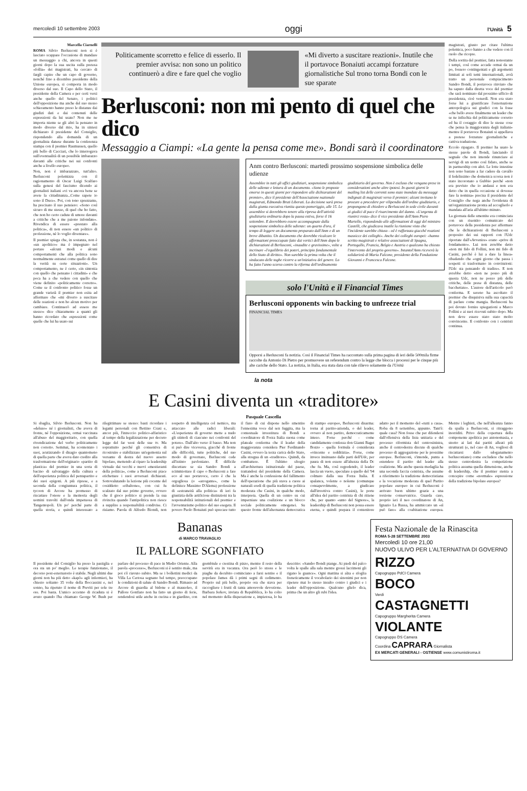mercoledì 10 settembre 2003 oggi l'Unità 5
Marcella Ciarnelli
ROMA Silvio Berlusconi non si è lasciato scappare l'occasione di mandare un messaggio a chi, ancora in questi giorni dopo la sua uscita sulla pretesa «follia» dei magistrati, ha cercato di fargli capire che un capo di governo, nonché fino a dicembre presidente della Unione europea, si comporta in modo diverso dal suo. Il Capo dello Stato, il presidente della Camera e per certi versi anche quello del Senato, i politici dell'opposizione ma anche del suo stesso schieramento hanno preso le distanze dai giudizi dati e dai contenuti delle espressioni da lui usate? Non me ne importa niente se gli altri la pensano in modo diverso dal mio, ha in sintesi dichiarato il presidente del Consiglio, rispondendo alla domanda di un giornalista danese durante la conferenza stampa con il premier Rasmussen, quello più bello di Cacciari, che lo interrogava sull'eventualità di un possibile imbarazzo davanti alle critiche nei sui confronti anche a livello europeo.
Non, non è imbarazzato, tutt'altro. Berlusconi polemizza con il ragionamento di Oscar Luigi Scalfaro sulla genesi del fascismo dicendo ai giornalisti italiani «vi va ancora bene se avete la cittadinanza...Come sapete io sono il Duce». Poi, con tono sprezzante, ha precisato il suo pensiero: «Sono così sicuro di me stesso, di quel che ho fatto, che non ho certo cadute di umore davanti a critiche che a me paiono infondate». Rivendica di essere «prestato alla politica», di non essere «un politico di professione, nè lo voglio diventare».
Il premier spiega che, in sostanza, non è «un apolitico» ma è impegnato nel portare «alcuni modi e alcuni comportamenti che alla politica sono normalmente estranei come quello di dire la verità su certe situazioni». Un comportamento, ne è certo, «in sintonia con quello che pensano i cittadini» e che poca ha a che vedere con quello che viene definito «politicamente corretto». Come se il confronto politico fosse un grande varietà il premier non esita ad affermare che «mi diverto a suscitare delle reazioni e non ho alcun motivo per cambiare. Continuerò ad essere me stesso» dice chiaramente a quanti gli hanno ricordato che espressioni come quelle che lui ha usato sui
Politicamente scorretto e felice di esserlo. Il premier avvisa: non sono un politico continuerò a dire e fare quel che voglio
«Mi diverto a suscitare reazioni». Inutile che il portavoce Bonaiuti accampi forzature giornalistiche Sul trono torna Bondi con le sue sparate
Berlusconi: non mi pento di quel che dico
Messaggio a Ciampi: «La gente la pensa come me». Bondi sarà il coordinatore
Anm contro Berlusconi: martedì prossimo sospensione simbolica delle udienze
Assemblee in tutti gli uffici giudiziari, sospensione simbolica delle udienze e lettura di un documento. «Sono le proposte emerse in questi giorni per rispondere alle dichiarazioni del premier», dice il presidente dell'Associazione nazionale magistrati, Edmondo Bruti Liberati. La decisione sarà presa dalla giunta esecutiva riunita questo pomeriggio, alle 15. Le assemblee si dovrebbero tenere alla ripresa dell'attività giudiziaria ordinaria dopo la pausa estiva, forse il 16 settembre. E dovrebbero essere accompagnate dalla sospensione simbolica delle udienze: un quarto d'ora, il tempo di leggere un documento preparato dall'Anm e di un breve dibattito. Un documento che dovrebbe ricalcare le affermazioni preoccupate fatte dai vertici dell'Anm dopo le dichiarazioni di Berlusconi, «inaudite e gravissime», volte a incrinare «l'equilibrio dei poteri, principio fondamentale dello Stato di diritto». Non sarebbe la prima volta che il sindacato delle toghe ricorre a un'iniziativa del genere. Lo ha fatto l'anno scorso contro la riforma dell'ordinamento giudiziario del governo. Non è escluso che vengano prese in considerazioni anche altre ipotesi. In questi giorni le mailing list delle correnti sono state inondate da messaggi indignati di magistrati verso il premier; alcuni invitano le procure a procedere per vilipendio dell'ordine giudiziario, e propongono di chiedere a Berlusconi in sede civile davanti ai giudici di pace il risarcimento del danno. «L'urgenza di riunirci resta» dice il vice presidente dell'Anm Piero Martello, rispondendo alle affermazioni di oggi del ministro Castelli, che giudicava inutile la riunione visto che l'incidente sarebbe chiuso - ed è rafforzata giacché reazioni massicce dei colleghi». Anche dei colleghi europei: «hanno scritto magistrati e relative associazioni di Spagna, Portogallo, Francia, Belgio e Austria e qualcuno ha chiesto l'intervento del proprio governo». Intantol'Anm riceverà la solidarietà di Maria Falcone, presidente della Fondazione Giovanni e Francesca Falcone.
solo l'Unità e il Financial Times
Berlusconi opponents win backing to unfreeze trial
FINANCIAL TIMES
Opporsi a Berlusconi fa notizia. Così il Financial Times ha raccontato sulla prima pagina di ieri delle 500mila firme raccolte da Antonio Di Pietro per promuovere un referendum contro la legge che blocca i processi per le cinque più alte cariche dello Stato. La notizia, in Italia, era stata data con tale rilievo solamente da l'Unità
magistrati, giusto per citare l'ultima polemica, poco hanno a che vedere con il ruolo che ricopre.
Della sortita del premier, fatta nonostante i tempi, così come accade ormai da un po, fossero contingentati e gli argomenti limitati ai soli temi internazionali, avrà tratto un personale compiacimento Sandro Bondi, il portavoce rinviato che ha saputo dalla diretta voce del premier che sarà nominato dal prossimo ufficio di presidenza, cioè venerdì. Non era stato forse lui a giustificare l'esternazione antropologica sui giudici con la frase «che bello avere finalmente un leader che se ne infischia del politicamente corretto ed ha il coraggio di dire le stesse cose che pensa la maggioranza degli italiani» mentre il portavoce Bonaiuti si appellava a pretese forzature giornalistiche e cattiva traduzione.
Eccolo ripagato. Il premier ha usato le stesse parole di Bondi, lanciando il segnale che non intende rinunciare ai servigi di un uomo così fidato, anche se in partnership con altri. Le lotte intestine non sono bastate a far cadere da cavallo il fedelissimo che domenica scorsa non è stato incoronato a Gubbio perché «non era previsto che io andassi e non era detto che in quella occasione si dovesse fare la nomina» precisa il presidente del Consiglio che nega anche l'evidenza di un'organizzazione pronta ad accoglierlo e mandata all'aria all'ultimo minuto.
La giornata delle smentite era cominciata con un risentito comunicato del portavoce della presidenza per affermare che le dichiarazioni di Berlusconi a proposito dei sui rapporti con l'Udc riportate dall'«Avvenire» erano «prive di fondamento». Lui non avrebbe detto «non mi fido di Follini, non mi fido di Casini, perché è lui a dare la linea» ribadendo che «ogni giorno che passa i sospetti si trasformano in convinzioni: l'Udc sta pensando di tradire». E non avrebbe detto «non ne posso più di questa Udc, non ne posso più delle critiche, delle prese di distanza, delle bacchettate». L'autore dell'articolo però conferma. E sereno ha ascoltato il premier che disquisiva sulla sua capacità di parlare come mangia. Berlusconi ha poi dovuto fornire spiegazioni a Marco Follini e ai suoi ricevuti subito dopo. Ma non deve essere stato stato molto convincente. Il confronto con i centristi continua.
la nota
E Casini diventa un «traditore»
Pasquale Cascella
Si sbaglia, Silvio Berlusconi. Non ha «deluso» né i giornalisti, che aveva di fronte, né l'opposizione, ormai vaccinata all'abuso del maggioritario, con quella rivendicazione del verbo politicamente non corretto. Semmai, ha scontentato i suoi, acutizzando il disagio quantomeno di quella parte che aveva dato credito alla trasformazione dell'originario «partito di plastica» del premier in una sorta di bacino di salvataggio della cultura e dell'esperienza politica del pentapartito e dei suoi epigoni. A più riprese, e a seconda della congiuntura politica, il tycoon di Arcore ha promesso di riscattare l'onore e la memoria degli uomini travolti dall'onda impetuosa di Tangentopoli. Un po' perché parte di quella storia, e quindi interessato a rilegittimare se stesso: basti ricordare i legami personali con Bettino Craxi e, ancor più, l'intreccio politico-affaristico al tempo della legalizzazione per decreto legge del far west delle sue tv. Ma soprattutto perché gli consentiva di ricostruire e stabilizzare un'egemonia sul versante di destra del nuovo assetto bipolare, mettendo al riparo la leadership virtuale dai vecchi e nuovi «mestieranti della politica», come a Berlusconi piace etichettare i suoi avversari dichiarati. Sottovalutando la lezione più cocente del cosiddetto «ribaltone», con cui fu scalzato dal suo primo governo, ovvero che il gioco politico si prende la sua rivincita quando l'antipolitica non riesce a supplire a responsabilità condivise. Ci risiamo. Parola di Alfredo Biondi, non sospetto di intelligenza col nemico, ma attaccato alle radici liberali: «L'esperienza di governo mette a nudo gli stimoli di ciascuno nei confronti del potere». Dall'alto verso il basso. Ma non si può dire viceversa, giacché di fronte alle difficoltà, tutte politiche, del suo modo di governare, Berlusconi cede all'istinto pavloniano. È difficile discettare se sia Sandro Bondi a scimmiottare il capo o Berlusconi a fare eco al suo portavoce, certo è che la orgogliosa (o «arrogante», come la definisce Massimo D'Alema) professione di «estraneità alla politica» di ieri fa giustizia delle artificiose distinzioni tra la responsabilità istituzionali del premier e l'avventurismo politico del suo esegeta. Il povero Paolo Bonaiuti può sprecare tutto il fiato di cui dispone nello smentire l'ennesima voce dal sen fuggita, ma la contestuale investitura di Bondi a coordinatore di Forza Italia suona come plateale conferma che il leader della maggioranza considera Pier Ferdinando Casini, ovvero la terza carica dello Stato, alla stregua di un «traditore». Quindi, da combattere. È l'ultimo sfregio all'architettura istituzionale del paese, trattandosi del presidente della Camera. Ma è anche la confessione del fallimento dell'operazione che più stava a cuore ai naturali eredi di quella tradizione politica moderata che Casini, in qualche modo, interpreta. Quella di un centro su cui imperniare una coalizione e un blocco sociale politicamente omogenei. Su questo fronte dell'alternanza democratica di stampo europeo, Berlusconi disarma: torna al partito-azienda, o del leader, ovvero al non partito, democraticamente inteso. Forse perché - come candidamente confessa don Gianni Baget Bozzo - quella formula è considerata «vincente e redditizia». Forse, come invece insinuano dalle parti dell'Udc, per paura di non essere all'altezza della Dc che fu. Ma, così regredendo, il leader lascia un vuoto, speculare a quello del '94 colmato dalla sua Forza Italia. E spalanca, volente o nolente (comunque consapevolmente, a giudicare dall'invettiva contro Casini), le porte all'idea del partito centrista di chi ritiene che, per quanto «unto del Signore», la leadership di Berlusconi non possa essere eterna, e quindi prepara il contenitore adatto per il momento del «tutti a casa». Roba da 8 settembre, appunto. Tant'è: quale casa? Non fosse che per difendersi dall'offensiva della lista unitaria e del processo riformista del centrosinistra, anche il centrodestra discute di qualche processo di aggregazione per le prossime europee. Berlusconi, s'intende, punta a estendere il partito del leader alla coalizione. Ma anche questa medaglia ha una seconda faccia centrista, che assume a riferimento la tradizione democristiana e la vocazione moderata di quel Partito popolare europeo in cui Berlusconi è arrivato buon ultimo grazie a una torsione conservatrice. Guarda caso, proprio ieri il neo coordinatore di An, Ignazio La Russa, ha ammiccato un «sì può fare» alla coabitazione europea. Mentre i leghisti, che nell'alleanza fanno da spalla a Berlusconi, si ritraggono inorriditi. Privo della copertura della componente apolitica per antonomasia, e stretto ai lati dai partiti alleati più strutturati (e, nel caso di An, vogliosi di riscattarsi dallo sdoganamento berlusconiano) come escludere che nello stesso centrodestra la competizione politica assuma quella dimensione, anche di leadership, che il premier stenta a concepire come «normale» espressione della tradizione bipolare europea?
Bananas
di MARCO TRAVAGLIO
IL PALLORE SGONFIATO
Il presidente del Consiglio ha preso la pastiglia e ora sta un po' meglio. Le terapie funzionano, il decorso post-esternatorio è stabile. Negli ultimi due giorni non ha più detto «kapò» agli infermieri, ha chiesto soltanto 35 volte della Boccassini e, nel sonno, ha ripetuto il nome di Previti per sole tre ore. Poi basta. L'unico accenno di ricaduta si è avuto quando l'ha chiamato George W. Bush per parlare del processo di pace in Medio Oriente. Alla parola «processo», Berlusconi si è sentito male, ma poi s'è riavuto subito. Ma se i bollettini medici da Villa La Certosa segnano bel tempo, preoccupano le condizioni di salute di Sandro Bondi. Rimasto ad Arcore di guardia al bidone e al mausoleo, il Pallore Gonfiato non ha fatto un giorno di ferie, rendendosi utile anche in cucina e in giardino, con grembiule e crestina di pizzo, mentre il resto della servitù era in vacanza. Ora però lo stress e le piaghe da decubito cominciano a farsi sentire e il popolare James dà i primi segni di cedimento. Proprio sul più bello, proprio ora che stava per raccogliere i frutti di tanta amorevole devozione. Barbara Jerkov, inviata di Repubblica, lo ha colto nel momento della disperazione e, impietosa, lo ha descritto: «Sandro Bondi piange. Ai piedi del palco volta le spalle alla sala mentre grossi lacrimoni gli rigano le guance». Ogni mattina si alza e sfoglia freneticamente il vocabolario dei sinonimi per non ripetere mai lo stesso insulto contro i giudici e i leader dell'opposizione. Qualcuno glielo dica, prima che un altro gli rubi l'idea.
Festa Nazionale de la Rinascita
ROMA 5-28 SETTEMBRE 2003
Mercoledì 10 ore 21,00
NUOVO ULIVO PER L'ALTERNATIVA DI GOVERNO
RIZZO
Capogruppo PdCI Camera
BOCO
Verdi
CASTAGNETTI
Capogruppo Margherita Camera
VIOLANTE
Capogruppo DS Camera
Coordina CAPRARA Giornalista
EX MERCATI GENERALI - OSTIENSE www.comunistiroma.it